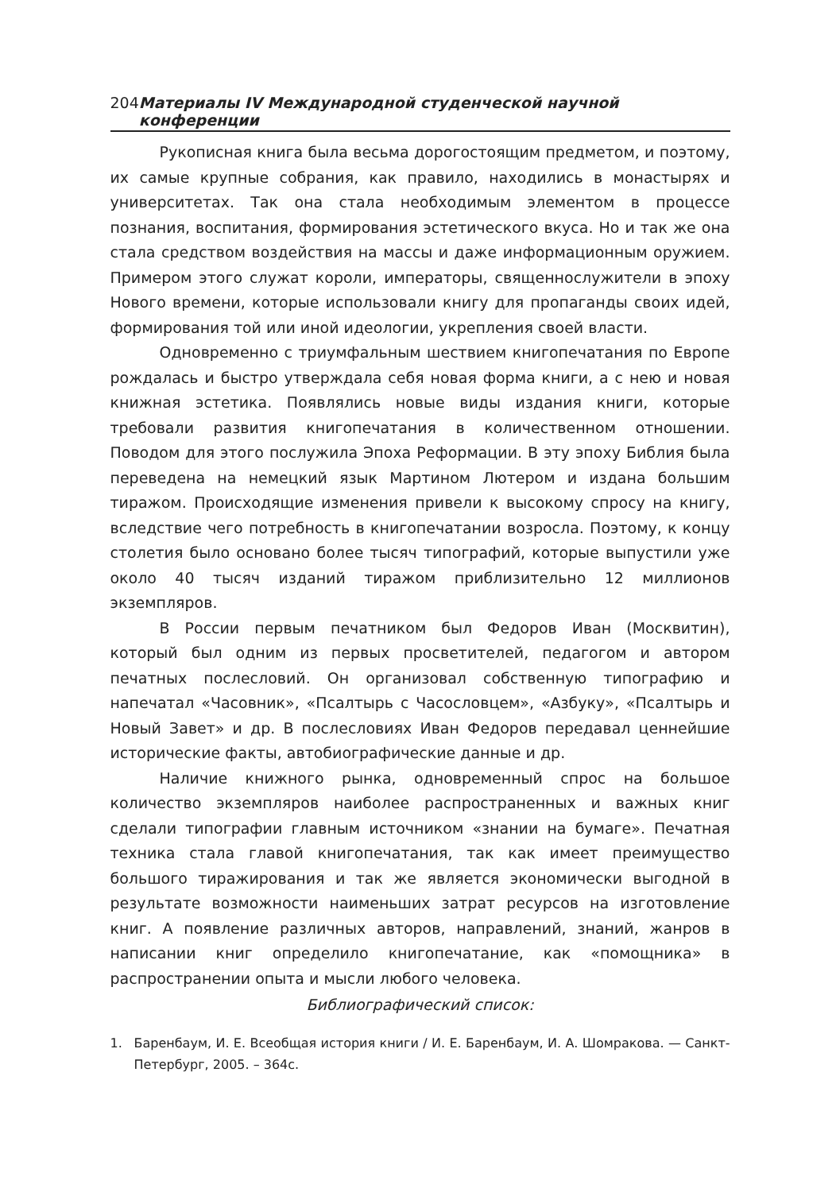204 Материалы IV Международной студенческой научной конференции
Рукописная книга была весьма дорогостоящим предметом, и поэтому, их самые крупные собрания, как правило, находились в монастырях и университетах. Так она стала необходимым элементом в процессе познания, воспитания, формирования эстетического вкуса. Но и так же она стала средством воздействия на массы и даже информационным оружием. Примером этого служат короли, императоры, священнослужители в эпоху Нового времени, которые использовали книгу для пропаганды своих идей, формирования той или иной идеологии, укрепления своей власти.
Одновременно с триумфальным шествием книгопечатания по Европе рождалась и быстро утверждала себя новая форма книги, а с нею и новая книжная эстетика. Появлялись новые виды издания книги, которые требовали развития книгопечатания в количественном отношении. Поводом для этого послужила Эпоха Реформации. В эту эпоху Библия была переведена на немецкий язык Мартином Лютером и издана большим тиражом. Происходящие изменения привели к высокому спросу на книгу, вследствие чего потребность в книгопечатании возросла. Поэтому, к концу столетия было основано более тысяч типографий, которые выпустили уже около 40 тысяч изданий тиражом приблизительно 12 миллионов экземпляров.
В России первым печатником был Федоров Иван (Москвитин), который был одним из первых просветителей, педагогом и автором печатных послесловий. Он организовал собственную типографию и напечатал «Часовник», «Псалтырь с Часословцем», «Азбуку», «Псалтырь и Новый Завет» и др. В послесловиях Иван Федоров передавал ценнейшие исторические факты, автобиографические данные и др.
Наличие книжного рынка, одновременный спрос на большое количество экземпляров наиболее распространенных и важных книг сделали типографии главным источником «знании на бумаге». Печатная техника стала главой книгопечатания, так как имеет преимущество большого тиражирования и так же является экономически выгодной в результате возможности наименьших затрат ресурсов на изготовление книг. А появление различных авторов, направлений, знаний, жанров в написании книг определило книгопечатание, как «помощника» в распространении опыта и мысли любого человека.
Библиографический список:
1. Баренбаум, И. Е. Всеобщая история книги / И. Е. Баренбаум, И. А. Шомракова. — Санкт-Петербург, 2005. – 364с.